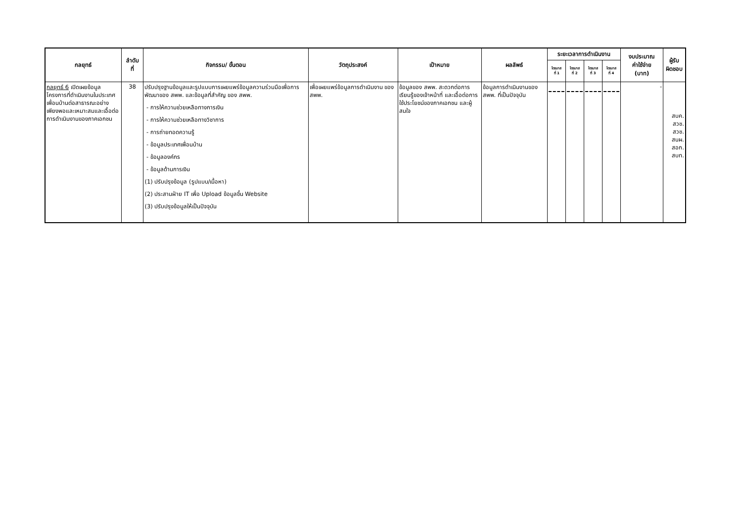| กลยุทธ์ | ลำดับ ที่ | กิจกรรม/ ขั้นตอน | วัตถุประสงค์ | เป้าหมาย | ผลลัพธ์ | ระยะเวลาการดำเนินงาน | | | | งบประมาณ ค่าใช้จ่าย (บาท) | ผู้รับ ผิดชอบ |
| --- | --- | --- | --- | --- | --- | --- | --- | --- | --- | --- | --- |
| | | | | | | ไตรมาส ที่ 1 | ไตรมาส ที่ 2 | ไตรมาส ที่ 3 | ไตรมาส ที่ 4 | | |
| กลยุทธ์ 6 เปิดเผยข้อมูลโครงการที่ดำเนินงานในประเทศเพื่อนบ้านต่อสาธารณะอย่างเพียงพอและเหมาะสมและเอื้อต่อการดำเนินงานของภาคเอกชน | 38 | ปรับปรุงฐานข้อมูลและรูปแบบการเผยแพร่ข้อมูลความร่วมมือเพื่อการพัฒนาของ สพพ. และข้อมูลที่สำคัญ ของ สพพ. - การให้ความช่วยเหลือทางการเงิน - การให้ความช่วยเหลือทางวิชาการ - การถ่ายทอดความรู้ - ข้อมูลประเทศเพื่อนบ้าน - ข้อมูลองค์กร - ข้อมูลด้านการเงิน (1) ปรับปรุงข้อมูล (รูปแบบ/เนื้อหา) (2) ประสานฝ่าย IT เพื่อ Upload ข้อมูลขึ้น Website (3) ปรับปรุงข้อมูลให้เป็นปัจจุบัน | เพื่อเผยแพร่ข้อมูลการดำเนินงาน ของ สพพ. | ข้อมูลของ สพพ. สะดวกต่อการเรียนรู้ของเจ้าหน้าที่ และเอื้อต่อการใช้ประโยชน์ของภาคเอกชน และผู้สนใจ | ข้อมูลการดำเนินงานของ สพพ. ที่เป็นปัจจุบัน | | | | | - | สบค. สวช. สวช. สนผ. สอก. สบท. |